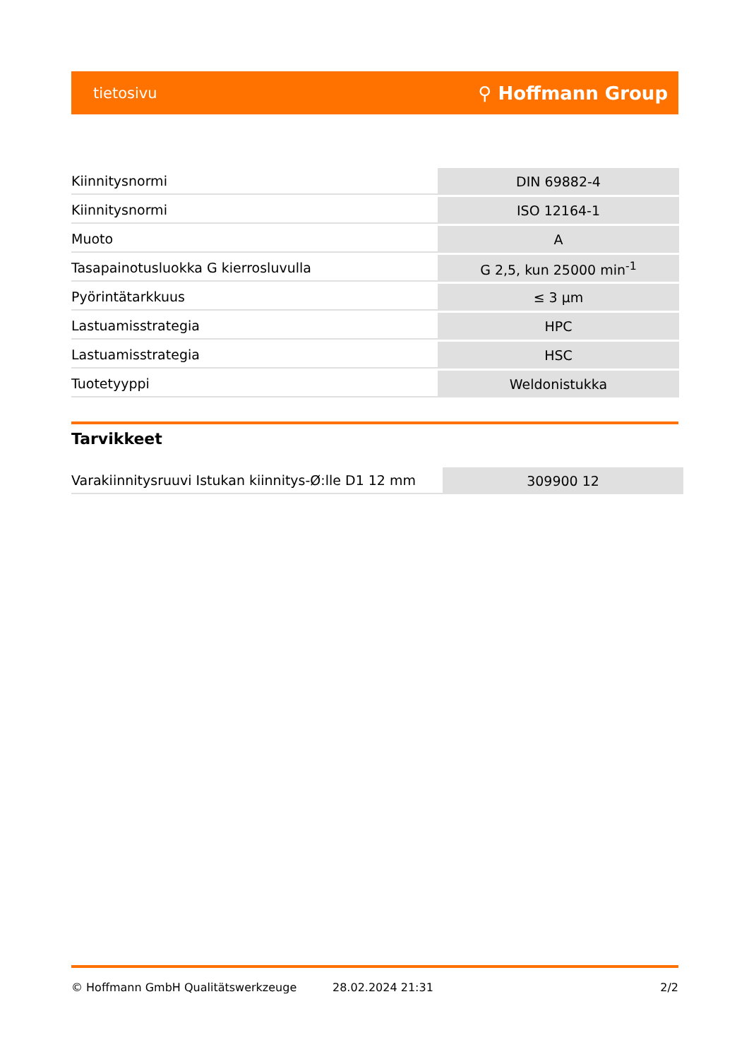tietosivu ⚲ Hoffmann Group
| Kiinnitysnormi | DIN 69882-4 |
| Kiinnitysnormi | ISO 12164-1 |
| Muoto | A |
| Tasapainotusluokka G kierrosluvulla | G 2,5, kun 25000 min<sup>-1</sup> |
| Pyörintätarkkuus | ≤ 3 µm |
| Lastuamisstrategia | HPC |
| Lastuamisstrategia | HSC |
| Tuotetyyppi | Weldonistukka |
Tarvikkeet
| Varakiinnitysruuvi Istukan kiinnitys-Ø:lle D1 12 mm | 309900 12 |
© Hoffmann GmbH Qualitätswerkzeuge 28.02.2024 21:31 2/2